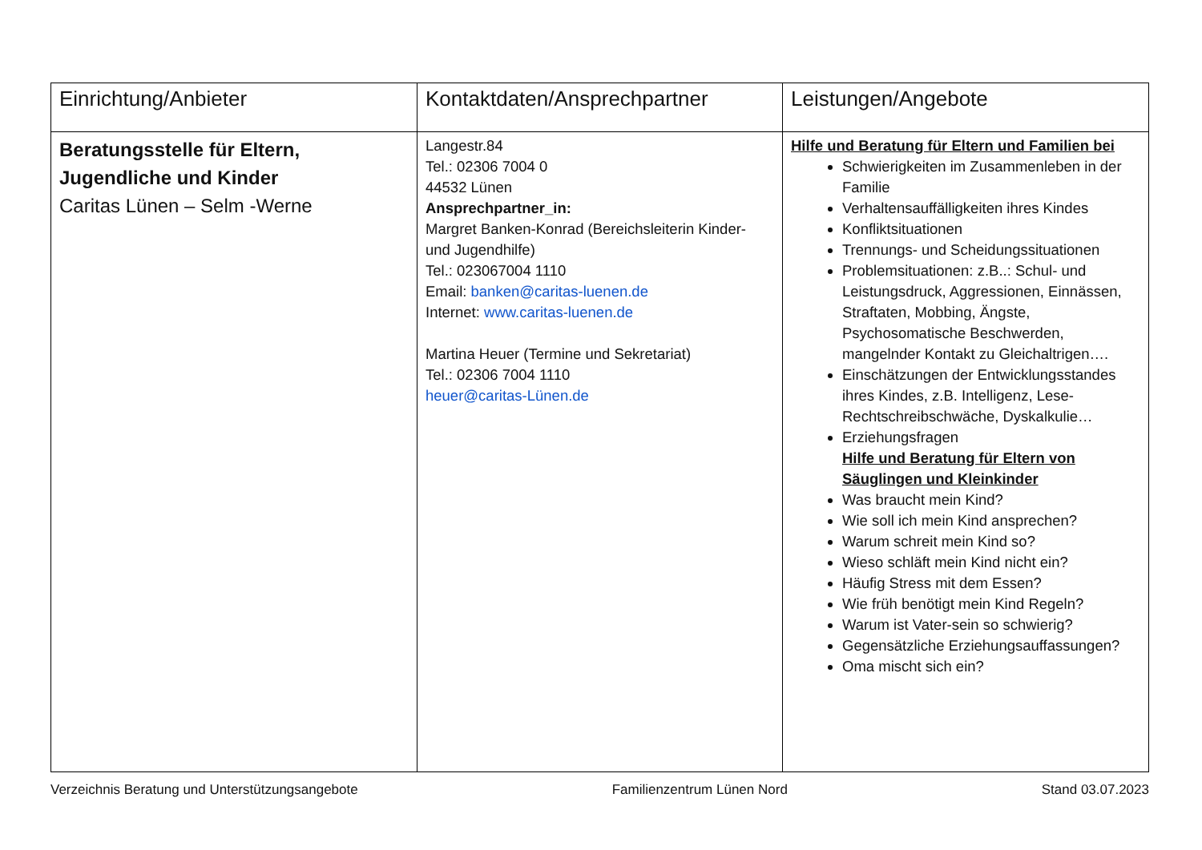| Einrichtung/Anbieter | Kontaktdaten/Ansprechpartner | Leistungen/Angebote |
| --- | --- | --- |
| Beratungsstelle für Eltern, Jugendliche und Kinder Caritas Lünen – Selm -Werne | Langestr.84 Tel.: 02306 7004 0 44532 Lünen Ansprechpartner_in: Margret Banken-Konrad (Bereichsleiterin Kinder- und Jugendhilfe) Tel.: 023067004 1110 Email: banken@caritas-luenen.de Internet: www.caritas-luenen.de Martina Heuer (Termine und Sekretariat) Tel.: 02306 7004 1110 heuer@caritas-Lünen.de | Hilfe und Beratung für Eltern und Familien bei Schwierigkeiten im Zusammenleben in der Familie Verhaltensauffälligkeiten ihres Kindes Konfliktsituationen Trennungs- und Scheidungssituationen Problemsituationen: z.B..: Schul- und Leistungsdruck, Aggressionen, Einnässen, Straftaten, Mobbing, Ängste, Psychosomatische Beschwerden, mangelnder Kontakt zu Gleichaltrigen…. Einschätzungen der Entwicklungsstandes ihres Kindes, z.B. Intelligenz, Lese-Rechtschreibschwäche, Dyskalkulie… Erziehungsfragen Hilfe und Beratung für Eltern von Säuglingen und Kleinkinder Was braucht mein Kind? Wie soll ich mein Kind ansprechen? Warum schreit mein Kind so? Wieso schläft mein Kind nicht ein? Häufig Stress mit dem Essen? Wie früh benötigt mein Kind Regeln? Warum ist Vater-sein so schwierig? Gegensätzliche Erziehungsauffassungen? Oma mischt sich ein? |
Verzeichnis Beratung und Unterstützungsangebote Familienzentrum Lünen Nord Stand 03.07.2023